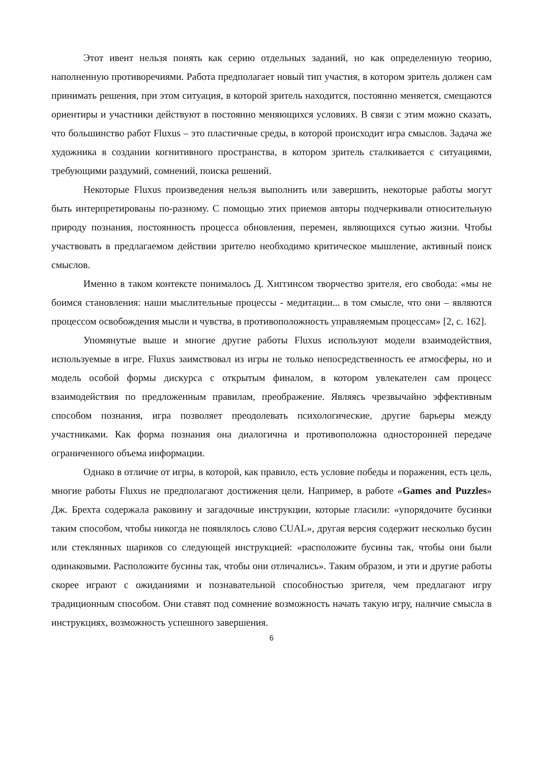Этот ивент нельзя понять как серию отдельных заданий, но как определенную теорию, наполненную противоречиями. Работа предполагает новый тип участия, в котором зритель должен сам принимать решения, при этом ситуация, в которой зритель находится, постоянно меняется, смещаются ориентиры и участники действуют в постоянно меняющихся условиях. В связи с этим можно сказать, что большинство работ Fluxus – это пластичные среды, в которой происходит игра смыслов. Задача же художника в создании когнитивного пространства, в котором зритель сталкивается с ситуациями, требующими раздумий, сомнений, поиска решений.
Некоторые Fluxus произведения нельзя выполнить или завершить, некоторые работы могут быть интерпретированы по-разному. С помощью этих приемов авторы подчеркивали относительную природу познания, постоянность процесса обновления, перемен, являющихся сутью жизни. Чтобы участвовать в предлагаемом действии зрителю необходимо критическое мышление, активный поиск смыслов.
Именно в таком контексте понималось Д. Хиггинсом творчество зрителя, его свобода: «мы не боимся становления: наши мыслительные процессы - медитации... в том смысле, что они – являются процессом освобождения мысли и чувства, в противоположность управляемым процессам» [2, с. 162].
Упомянутые выше и многие другие работы Fluxus используют модели взаимодействия, используемые в игре. Fluxus заимствовал из игры не только непосредственность ее атмосферы, но и модель особой формы дискурса с открытым финалом, в котором увлекателен сам процесс взаимодействия по предложенным правилам, преображение. Являясь чрезвычайно эффективным способом познания, игра позволяет преодолевать психологические, другие барьеры между участниками. Как форма познания она диалогична и противоположна односторонней передаче ограниченного объема информации.
Однако в отличие от игры, в которой, как правило, есть условие победы и поражения, есть цель, многие работы Fluxus не предполагают достижения цели. Например, в работе «Games and Puzzles» Дж. Брехта содержала раковину и загадочные инструкции, которые гласили: «упорядочите бусинки таким способом, чтобы никогда не появлялось слово CUAL», другая версия содержит несколько бусин или стеклянных шариков со следующей инструкцией: «расположите бусины так, чтобы они были одинаковыми. Расположите бусины так, чтобы они отличались». Таким образом, и эти и другие работы скорее играют с ожиданиями и познавательной способностью зрителя, чем предлагают игру традиционным способом. Они ставят под сомнение возможность начать такую игру, наличие смысла в инструкциях, возможность успешного завершения.
6